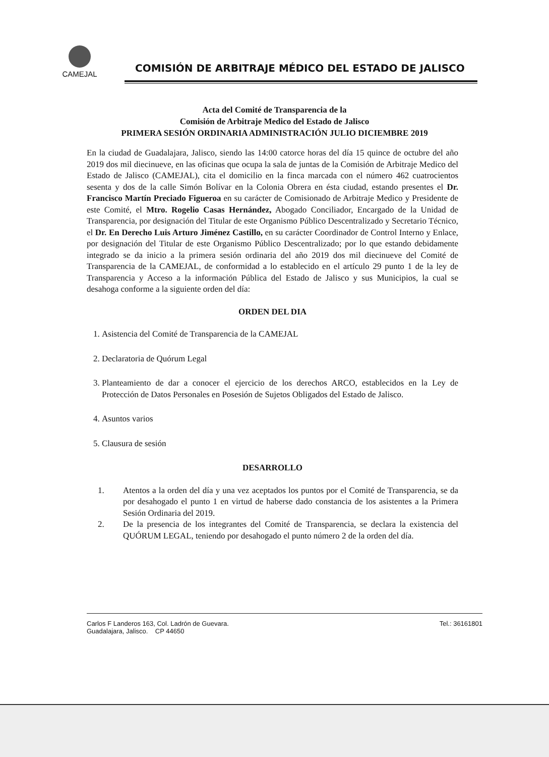CAMEJAL
COMISIÓN DE ARBITRAJE MÉDICO DEL ESTADO DE JALISCO
Acta del Comité de Transparencia de la
Comisión de Arbitraje Medico del Estado de Jalisco
PRIMERA SESIÓN ORDINARIA ADMINISTRACIÓN JULIO DICIEMBRE 2019
En la ciudad de Guadalajara, Jalisco, siendo las 14:00 catorce horas del día 15 quince de octubre del año 2019 dos mil diecinueve, en las oficinas que ocupa la sala de juntas de la Comisión de Arbitraje Medico del Estado de Jalisco (CAMEJAL), cita el domicilio en la finca marcada con el número 462 cuatrocientos sesenta y dos de la calle Simón Bolívar en la Colonia Obrera en ésta ciudad, estando presentes el Dr. Francisco Martín Preciado Figueroa en su carácter de Comisionado de Arbitraje Medico y Presidente de este Comité, el Mtro. Rogelio Casas Hernández, Abogado Conciliador, Encargado de la Unidad de Transparencia, por designación del Titular de este Organismo Público Descentralizado y Secretario Técnico, el Dr. En Derecho Luis Arturo Jiménez Castillo, en su carácter Coordinador de Control Interno y Enlace, por designación del Titular de este Organismo Público Descentralizado; por lo que estando debidamente integrado se da inicio a la primera sesión ordinaria del año 2019 dos mil diecinueve del Comité de Transparencia de la CAMEJAL, de conformidad a lo establecido en el artículo 29 punto 1 de la ley de Transparencia y Acceso a la información Pública del Estado de Jalisco y sus Municipios, la cual se desahoga conforme a la siguiente orden del día:
ORDEN DEL DIA
1. Asistencia del Comité de Transparencia de la CAMEJAL
2. Declaratoria de Quórum Legal
3. Planteamiento de dar a conocer el ejercicio de los derechos ARCO, establecidos en la Ley de Protección de Datos Personales en Posesión de Sujetos Obligados del Estado de Jalisco.
4. Asuntos varios
5. Clausura de sesión
DESARROLLO
1. Atentos a la orden del día y una vez aceptados los puntos por el Comité de Transparencia, se da por desahogado el punto 1 en virtud de haberse dado constancia de los asistentes a la Primera Sesión Ordinaria del 2019.
2. De la presencia de los integrantes del Comité de Transparencia, se declara la existencia del QUÓRUM LEGAL, teniendo por desahogado el punto número 2 de la orden del día.
Carlos F Landeros 163, Col. Ladrón de Guevara.
Guadalajara, Jalisco. CP 44650
Tel.: 36161801